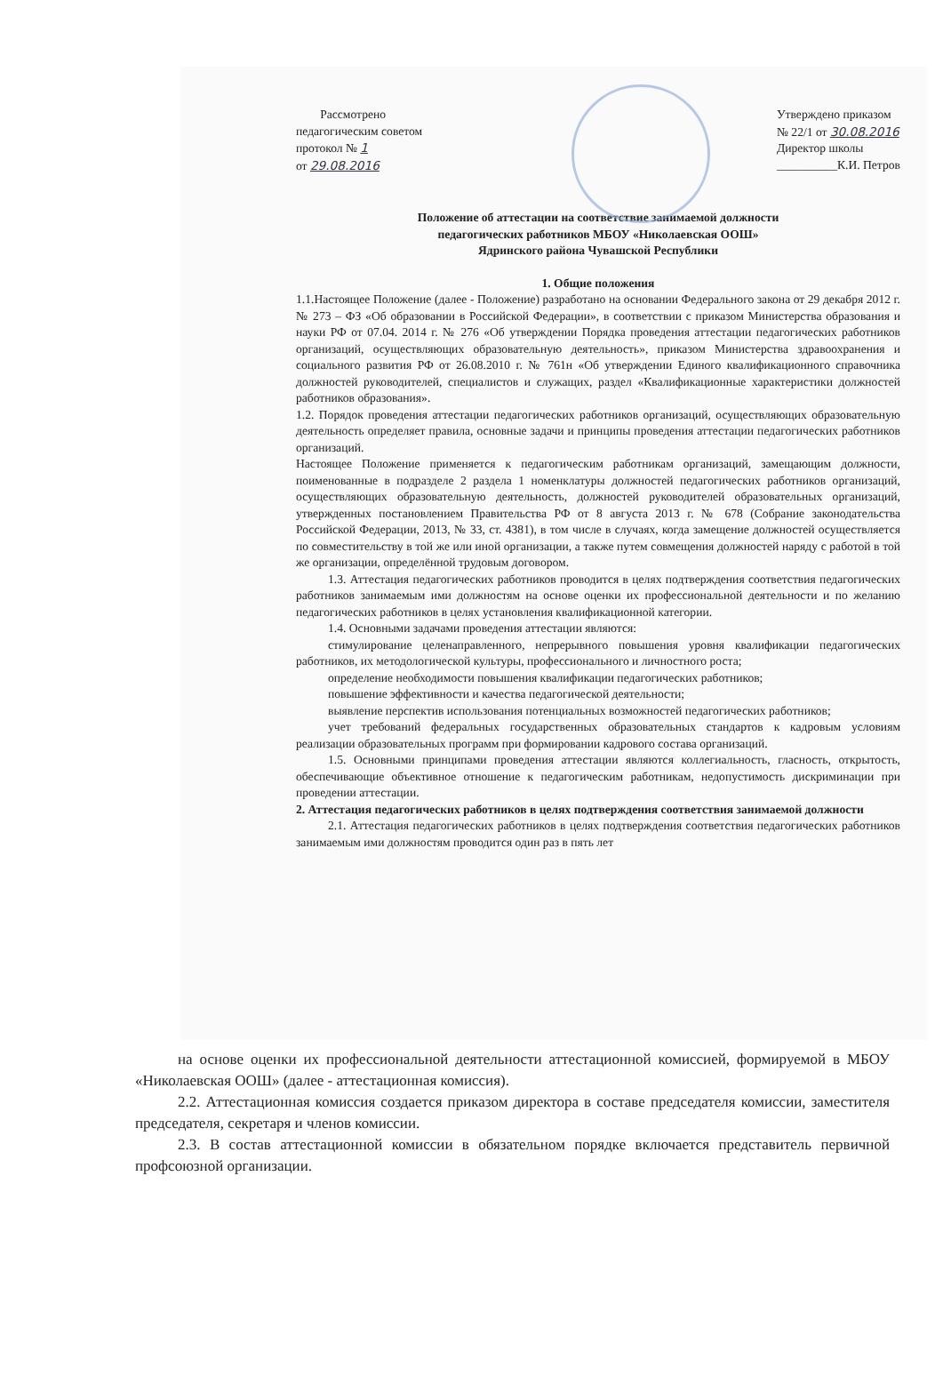Рассмотрено
педагогическим советом
протокол № 1
от 29.08.2016
Утверждено приказом
№ 22/1 от 30.08.2016
Директор школы
__________К.И. Петров
Положение об аттестации на соответствие занимаемой должности
педагогических работников МБОУ «Николаевская ООШ»
Ядринского района Чувашской Республики
1. Общие положения
1.1.Настоящее Положение (далее - Положение) разработано на основании Федерального закона от 29 декабря 2012 г. № 273 – ФЗ «Об образовании в Российской Федерации», в соответствии с приказом Министерства образования и науки РФ от 07.04. 2014 г. № 276 «Об утверждении Порядка проведения аттестации педагогических работников организаций, осуществляющих образовательную деятельность», приказом Министерства здравоохранения и социального развития РФ от 26.08.2010 г. № 761н «Об утверждении Единого квалификационного справочника должностей руководителей, специалистов и служащих, раздел «Квалификационные характеристики должностей работников образования».
1.2. Порядок проведения аттестации педагогических работников организаций, осуществляющих образовательную деятельность определяет правила, основные задачи и принципы проведения аттестации педагогических работников организаций.
Настоящее Положение применяется к педагогическим работникам организаций, замещающим должности, поименованные в подразделе 2 раздела 1 номенклатуры должностей педагогических работников организаций, осуществляющих образовательную деятельность, должностей руководителей образовательных организаций, утвержденных постановлением Правительства РФ от 8 августа 2013 г. № 678 (Собрание законодательства Российской Федерации, 2013, № 33, ст. 4381), в том числе в случаях, когда замещение должностей осуществляется по совместительству в той же или иной организации, а также путем совмещения должностей наряду с работой в той же организации, определённой трудовым договором.
1.3. Аттестация педагогических работников проводится в целях подтверждения соответствия педагогических работников занимаемым ими должностям на основе оценки их профессиональной деятельности и по желанию педагогических работников в целях установления квалификационной категории.
1.4. Основными задачами проведения аттестации являются:
стимулирование целенаправленного, непрерывного повышения уровня квалификации педагогических работников, их методологической культуры, профессионального и личностного роста;
определение необходимости повышения квалификации педагогических работников;
повышение эффективности и качества педагогической деятельности;
выявление перспектив использования потенциальных возможностей педагогических работников;
учет требований федеральных государственных образовательных стандартов к кадровым условиям реализации образовательных программ при формировании кадрового состава организаций.
1.5. Основными принципами проведения аттестации являются коллегиальность, гласность, открытость, обеспечивающие объективное отношение к педагогическим работникам, недопустимость дискриминации при проведении аттестации.
2. Аттестация педагогических работников в целях подтверждения соответствия занимаемой должности
2.1. Аттестация педагогических работников в целях подтверждения соответствия педагогических работников занимаемым ими должностям проводится один раз в пять лет
на основе оценки их профессиональной деятельности аттестационной комиссией, формируемой в МБОУ «Николаевская ООШ» (далее - аттестационная комиссия).
2.2. Аттестационная комиссия создается приказом директора в составе председателя комиссии, заместителя председателя, секретаря и членов комиссии.
2.3. В состав аттестационной комиссии в обязательном порядке включается представитель первичной профсоюзной организации.